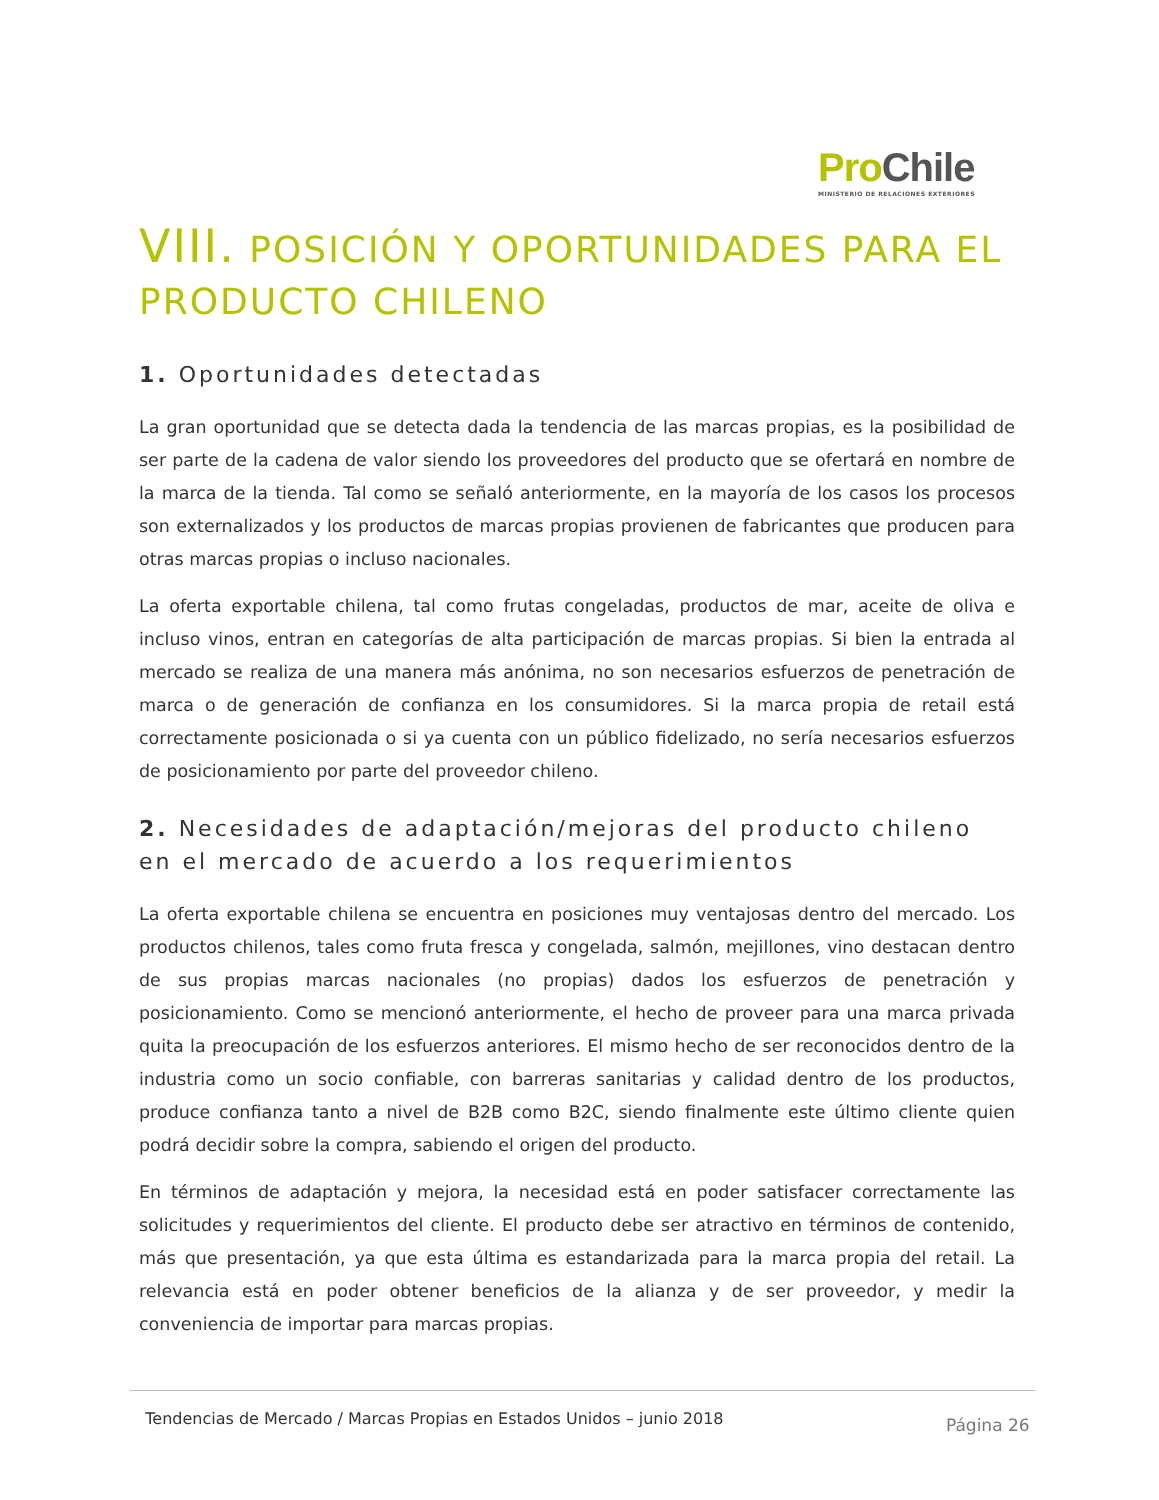Pro Chile
MINISTERIO DE RELACIONES EXTERIORES
VIII. POSICIÓN Y OPORTUNIDADES PARA EL PRODUCTO CHILENO
1. Oportunidades detectadas
La gran oportunidad que se detecta dada la tendencia de las marcas propias, es la posibilidad de ser parte de la cadena de valor siendo los proveedores del producto que se ofertará en nombre de la marca de la tienda. Tal como se señaló anteriormente, en la mayoría de los casos los procesos son externalizados y los productos de marcas propias provienen de fabricantes que producen para otras marcas propias o incluso nacionales.
La oferta exportable chilena, tal como frutas congeladas, productos de mar, aceite de oliva e incluso vinos, entran en categorías de alta participación de marcas propias. Si bien la entrada al mercado se realiza de una manera más anónima, no son necesarios esfuerzos de penetración de marca o de generación de confianza en los consumidores. Si la marca propia de retail está correctamente posicionada o si ya cuenta con un público fidelizado, no sería necesarios esfuerzos de posicionamiento por parte del proveedor chileno.
2. Necesidades de adaptación/mejoras del producto chileno en el mercado de acuerdo a los requerimientos
La oferta exportable chilena se encuentra en posiciones muy ventajosas dentro del mercado. Los productos chilenos, tales como fruta fresca y congelada, salmón, mejillones, vino destacan dentro de sus propias marcas nacionales (no propias) dados los esfuerzos de penetración y posicionamiento. Como se mencionó anteriormente, el hecho de proveer para una marca privada quita la preocupación de los esfuerzos anteriores. El mismo hecho de ser reconocidos dentro de la industria como un socio confiable, con barreras sanitarias y calidad dentro de los productos, produce confianza tanto a nivel de B2B como B2C, siendo finalmente este último cliente quien podrá decidir sobre la compra, sabiendo el origen del producto.
En términos de adaptación y mejora, la necesidad está en poder satisfacer correctamente las solicitudes y requerimientos del cliente. El producto debe ser atractivo en términos de contenido, más que presentación, ya que esta última es estandarizada para la marca propia del retail. La relevancia está en poder obtener beneficios de la alianza y de ser proveedor, y medir la conveniencia de importar para marcas propias.
Tendencias de Mercado / Marcas Propias en Estados Unidos – junio 2018 Página 26